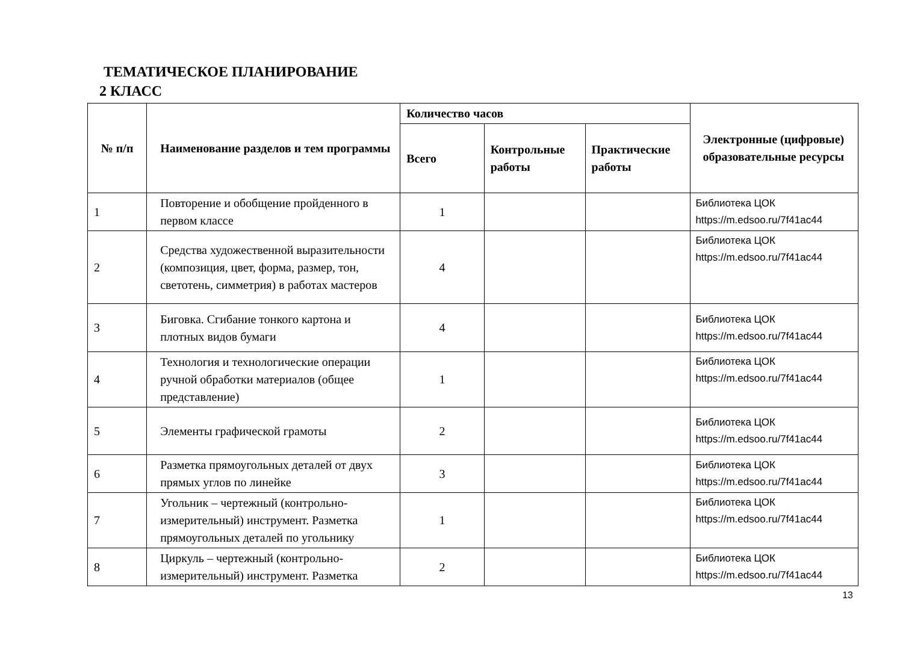ТЕМАТИЧЕСКОЕ ПЛАНИРОВАНИЕ
2 КЛАСС
| № п/п | Наименование разделов и тем программы | Количество часов | | | Электронные (цифровые) образовательные ресурсы |
| --- | --- | --- | --- | --- | --- |
| | | Всего | Контрольные работы | Практические работы | |
| 1 | Повторение и обобщение пройденного в первом классе | 1 | | | Библиотека ЦОК https://m.edsoo.ru/7f41ac44 |
| 2 | Средства художественной выразительности (композиция, цвет, форма, размер, тон, светотень, симметрия) в работах мастеров | 4 | | | Библиотека ЦОК https://m.edsoo.ru/7f41ac44 |
| 3 | Биговка. Сгибание тонкого картона и плотных видов бумаги | 4 | | | Библиотека ЦОК https://m.edsoo.ru/7f41ac44 |
| 4 | Технология и технологические операции ручной обработки материалов (общее представление) | 1 | | | Библиотека ЦОК https://m.edsoo.ru/7f41ac44 |
| 5 | Элементы графической грамоты | 2 | | | Библиотека ЦОК https://m.edsoo.ru/7f41ac44 |
| 6 | Разметка прямоугольных деталей от двух прямых углов по линейке | 3 | | | Библиотека ЦОК https://m.edsoo.ru/7f41ac44 |
| 7 | Угольник – чертежный (контрольно-измерительный) инструмент. Разметка прямоугольных деталей по угольнику | 1 | | | Библиотека ЦОК https://m.edsoo.ru/7f41ac44 |
| 8 | Циркуль – чертежный (контрольно-измерительный) инструмент. Разметка | 2 | | | Библиотека ЦОК https://m.edsoo.ru/7f41ac44 |
13